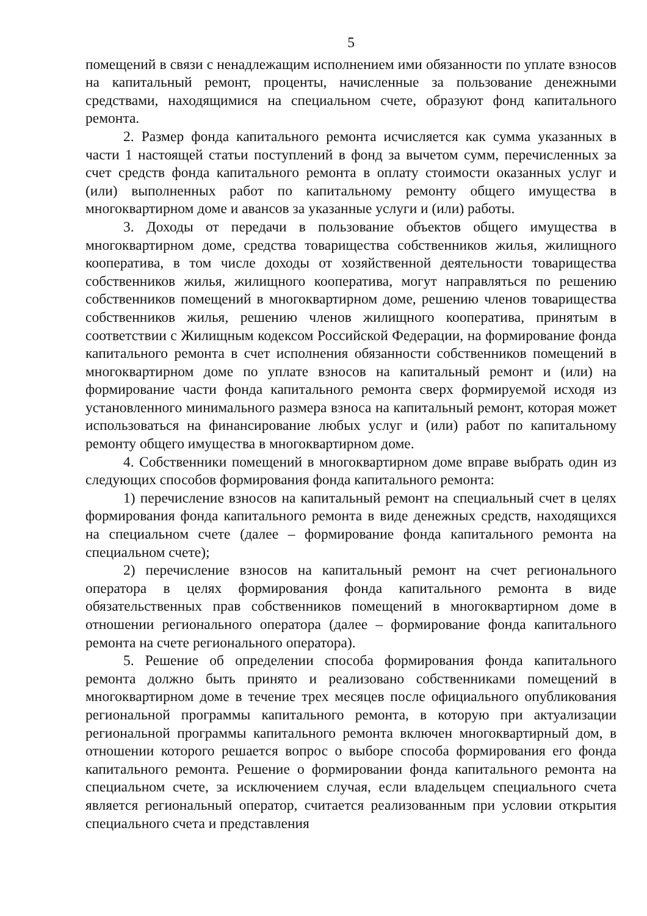5
помещений в связи с ненадлежащим исполнением ими обязанности по уплате взносов на капитальный ремонт, проценты, начисленные за пользование денежными средствами, находящимися на специальном счете, образуют фонд капитального ремонта.
2. Размер фонда капитального ремонта исчисляется как сумма указанных в части 1 настоящей статьи поступлений в фонд за вычетом сумм, перечисленных за счет средств фонда капитального ремонта в оплату стоимости оказанных услуг и (или) выполненных работ по капитальному ремонту общего имущества в многоквартирном доме и авансов за указанные услуги и (или) работы.
3. Доходы от передачи в пользование объектов общего имущества в многоквартирном доме, средства товарищества собственников жилья, жилищного кооператива, в том числе доходы от хозяйственной деятельности товарищества собственников жилья, жилищного кооператива, могут направляться по решению собственников помещений в многоквартирном доме, решению членов товарищества собственников жилья, решению членов жилищного кооператива, принятым в соответствии с Жилищным кодексом Российской Федерации, на формирование фонда капитального ремонта в счет исполнения обязанности собственников помещений в многоквартирном доме по уплате взносов на капитальный ремонт и (или) на формирование части фонда капитального ремонта сверх формируемой исходя из установленного минимального размера взноса на капитальный ремонт, которая может использоваться на финансирование любых услуг и (или) работ по капитальному ремонту общего имущества в многоквартирном доме.
4. Собственники помещений в многоквартирном доме вправе выбрать один из следующих способов формирования фонда капитального ремонта:
1) перечисление взносов на капитальный ремонт на специальный счет в целях формирования фонда капитального ремонта в виде денежных средств, находящихся на специальном счете (далее – формирование фонда капитального ремонта на специальном счете);
2) перечисление взносов на капитальный ремонт на счет регионального оператора в целях формирования фонда капитального ремонта в виде обязательственных прав собственников помещений в многоквартирном доме в отношении регионального оператора (далее – формирование фонда капитального ремонта на счете регионального оператора).
5. Решение об определении способа формирования фонда капитального ремонта должно быть принято и реализовано собственниками помещений в многоквартирном доме в течение трех месяцев после официального опубликования региональной программы капитального ремонта, в которую при актуализации региональной программы капитального ремонта включен многоквартирный дом, в отношении которого решается вопрос о выборе способа формирования его фонда капитального ремонта. Решение о формировании фонда капитального ремонта на специальном счете, за исключением случая, если владельцем специального счета является региональный оператор, считается реализованным при условии открытия специального счета и представления